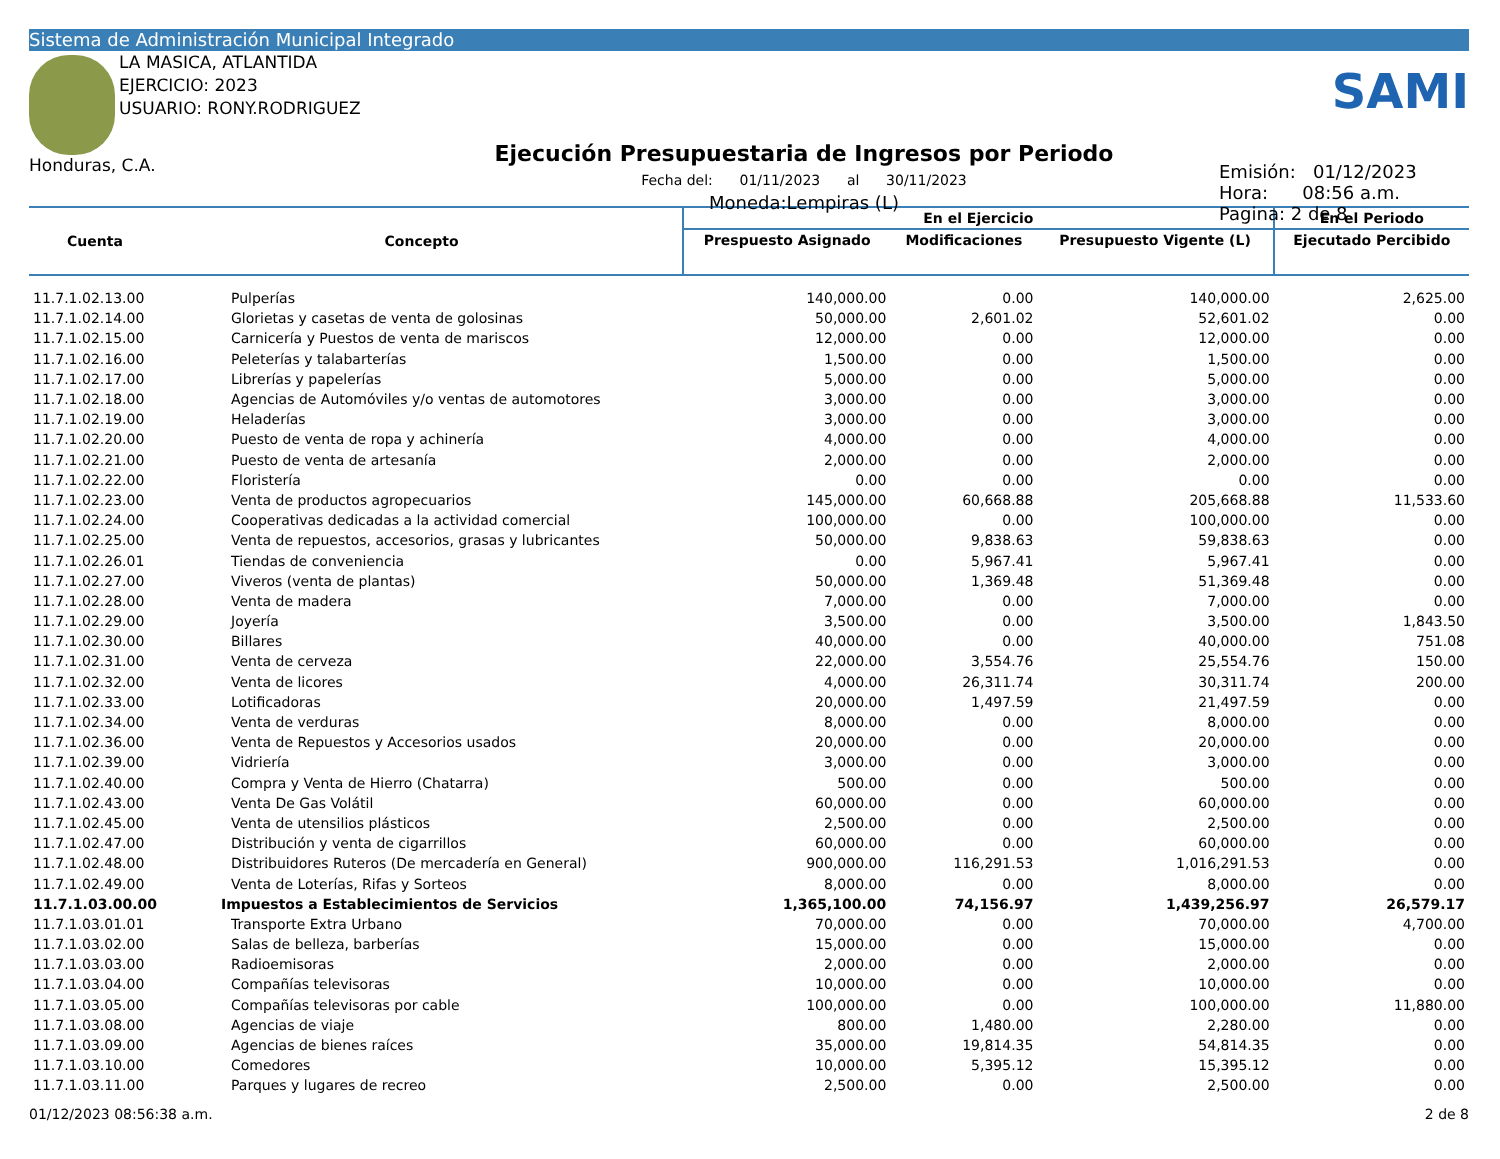Sistema de Administración Municipal Integrado
LA MASICA, ATLANTIDA
EJERCICIO: 2023
USUARIO: RONY.RODRIGUEZ
Honduras, C.A.
Ejecución Presupuestaria de Ingresos por Periodo
Fecha del: 01/11/2023 al 30/11/2023
Moneda:Lempiras (L)
SAMI
Emisión: 01/12/2023
Hora: 08:56 a.m.
Pagina: 2 de 8
| Cuenta | Concepto | En el Ejercicio | | | En el Periodo |
| --- | --- | --- | --- | --- | --- |
| | | Prespuesto Asignado | Modificaciones | Presupuesto Vigente (L) | Ejecutado Percibido |
| 11.7.1.02.13.00 | Pulperías | 140,000.00 | 0.00 | 140,000.00 | 2,625.00 |
| 11.7.1.02.14.00 | Glorietas y casetas de venta de golosinas | 50,000.00 | 2,601.02 | 52,601.02 | 0.00 |
| 11.7.1.02.15.00 | Carnicería y Puestos de venta de mariscos | 12,000.00 | 0.00 | 12,000.00 | 0.00 |
| 11.7.1.02.16.00 | Peleterías y talabarterías | 1,500.00 | 0.00 | 1,500.00 | 0.00 |
| 11.7.1.02.17.00 | Librerías y papelerías | 5,000.00 | 0.00 | 5,000.00 | 0.00 |
| 11.7.1.02.18.00 | Agencias de Automóviles y/o ventas de automotores | 3,000.00 | 0.00 | 3,000.00 | 0.00 |
| 11.7.1.02.19.00 | Heladerías | 3,000.00 | 0.00 | 3,000.00 | 0.00 |
| 11.7.1.02.20.00 | Puesto de venta de ropa y achinería | 4,000.00 | 0.00 | 4,000.00 | 0.00 |
| 11.7.1.02.21.00 | Puesto de venta de artesanía | 2,000.00 | 0.00 | 2,000.00 | 0.00 |
| 11.7.1.02.22.00 | Floristería | 0.00 | 0.00 | 0.00 | 0.00 |
| 11.7.1.02.23.00 | Venta de productos agropecuarios | 145,000.00 | 60,668.88 | 205,668.88 | 11,533.60 |
| 11.7.1.02.24.00 | Cooperativas dedicadas a la actividad comercial | 100,000.00 | 0.00 | 100,000.00 | 0.00 |
| 11.7.1.02.25.00 | Venta de repuestos, accesorios, grasas y lubricantes | 50,000.00 | 9,838.63 | 59,838.63 | 0.00 |
| 11.7.1.02.26.01 | Tiendas de conveniencia | 0.00 | 5,967.41 | 5,967.41 | 0.00 |
| 11.7.1.02.27.00 | Viveros (venta de plantas) | 50,000.00 | 1,369.48 | 51,369.48 | 0.00 |
| 11.7.1.02.28.00 | Venta de madera | 7,000.00 | 0.00 | 7,000.00 | 0.00 |
| 11.7.1.02.29.00 | Joyería | 3,500.00 | 0.00 | 3,500.00 | 1,843.50 |
| 11.7.1.02.30.00 | Billares | 40,000.00 | 0.00 | 40,000.00 | 751.08 |
| 11.7.1.02.31.00 | Venta de cerveza | 22,000.00 | 3,554.76 | 25,554.76 | 150.00 |
| 11.7.1.02.32.00 | Venta de licores | 4,000.00 | 26,311.74 | 30,311.74 | 200.00 |
| 11.7.1.02.33.00 | Lotificadoras | 20,000.00 | 1,497.59 | 21,497.59 | 0.00 |
| 11.7.1.02.34.00 | Venta de verduras | 8,000.00 | 0.00 | 8,000.00 | 0.00 |
| 11.7.1.02.36.00 | Venta de Repuestos y Accesorios usados | 20,000.00 | 0.00 | 20,000.00 | 0.00 |
| 11.7.1.02.39.00 | Vidriería | 3,000.00 | 0.00 | 3,000.00 | 0.00 |
| 11.7.1.02.40.00 | Compra y Venta de Hierro (Chatarra) | 500.00 | 0.00 | 500.00 | 0.00 |
| 11.7.1.02.43.00 | Venta De Gas Volátil | 60,000.00 | 0.00 | 60,000.00 | 0.00 |
| 11.7.1.02.45.00 | Venta de utensilios plásticos | 2,500.00 | 0.00 | 2,500.00 | 0.00 |
| 11.7.1.02.47.00 | Distribución y venta de cigarrillos | 60,000.00 | 0.00 | 60,000.00 | 0.00 |
| 11.7.1.02.48.00 | Distribuidores Ruteros (De mercadería en General) | 900,000.00 | 116,291.53 | 1,016,291.53 | 0.00 |
| 11.7.1.02.49.00 | Venta de Loterías, Rifas y Sorteos | 8,000.00 | 0.00 | 8,000.00 | 0.00 |
| 11.7.1.03.00.00 | Impuestos a Establecimientos de Servicios | 1,365,100.00 | 74,156.97 | 1,439,256.97 | 26,579.17 |
| 11.7.1.03.01.01 | Transporte Extra Urbano | 70,000.00 | 0.00 | 70,000.00 | 4,700.00 |
| 11.7.1.03.02.00 | Salas de belleza, barberías | 15,000.00 | 0.00 | 15,000.00 | 0.00 |
| 11.7.1.03.03.00 | Radioemisoras | 2,000.00 | 0.00 | 2,000.00 | 0.00 |
| 11.7.1.03.04.00 | Compañías televisoras | 10,000.00 | 0.00 | 10,000.00 | 0.00 |
| 11.7.1.03.05.00 | Compañías televisoras por cable | 100,000.00 | 0.00 | 100,000.00 | 11,880.00 |
| 11.7.1.03.08.00 | Agencias de viaje | 800.00 | 1,480.00 | 2,280.00 | 0.00 |
| 11.7.1.03.09.00 | Agencias de bienes raíces | 35,000.00 | 19,814.35 | 54,814.35 | 0.00 |
| 11.7.1.03.10.00 | Comedores | 10,000.00 | 5,395.12 | 15,395.12 | 0.00 |
| 11.7.1.03.11.00 | Parques y lugares de recreo | 2,500.00 | 0.00 | 2,500.00 | 0.00 |
01/12/2023 08:56:38 a.m. 2 de 8